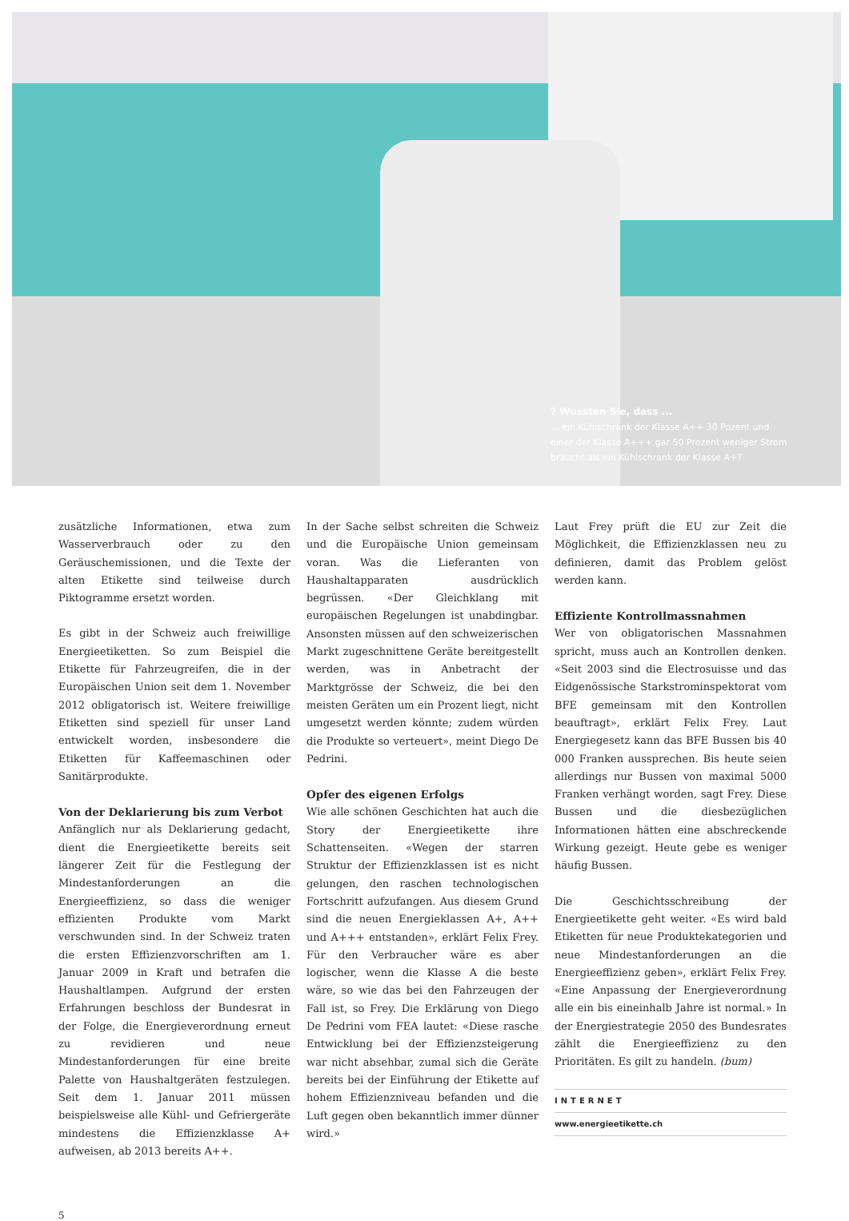? Wussten Sie, dass ...
... ein Kühlschrank der Klasse A++ 30 Pozent und einer der Klasse A+++ gar 50 Prozent weniger Strom braucht als ein Kühlschrank der Klasse A+?
zusätzliche Informationen, etwa zum Wasserverbrauch oder zu den Geräuschemissionen, und die Texte der alten Etikette sind teilweise durch Piktogramme ersetzt worden.
Es gibt in der Schweiz auch freiwillige Energieetiketten. So zum Beispiel die Etikette für Fahrzeugreifen, die in der Europäischen Union seit dem 1. November 2012 obligatorisch ist. Weitere freiwillige Etiketten sind speziell für unser Land entwickelt worden, insbesondere die Etiketten für Kaffeemaschinen oder Sanitärprodukte.
Von der Deklarierung bis zum Verbot
Anfänglich nur als Deklarierung gedacht, dient die Energieetikette bereits seit längerer Zeit für die Festlegung der Mindestanforderungen an die Energieeffizienz, so dass die weniger effizienten Produkte vom Markt verschwunden sind. In der Schweiz traten die ersten Effizienzvorschriften am 1. Januar 2009 in Kraft und betrafen die Haushaltlampen. Aufgrund der ersten Erfahrungen beschloss der Bundesrat in der Folge, die Energieverordnung erneut zu revidieren und neue Mindestanforderungen für eine breite Palette von Haushaltgeräten festzulegen. Seit dem 1. Januar 2011 müssen beispielsweise alle Kühl- und Gefriergeräte mindestens die Effizienzklasse A+ aufweisen, ab 2013 bereits A++.
In der Sache selbst schreiten die Schweiz und die Europäische Union gemeinsam voran. Was die Lieferanten von Haushaltapparaten ausdrücklich begrüssen. «Der Gleichklang mit europäischen Regelungen ist unabdingbar. Ansonsten müssen auf den schweizerischen Markt zugeschnittene Geräte bereitgestellt werden, was in Anbetracht der Marktgrösse der Schweiz, die bei den meisten Geräten um ein Prozent liegt, nicht umgesetzt werden könnte; zudem würden die Produkte so verteuert», meint Diego De Pedrini.
Opfer des eigenen Erfolgs
Wie alle schönen Geschichten hat auch die Story der Energieetikette ihre Schattenseiten. «Wegen der starren Struktur der Effizienzklassen ist es nicht gelungen, den raschen technologischen Fortschritt aufzufangen. Aus diesem Grund sind die neuen Energieklassen A+, A++ und A+++ entstanden», erklärt Felix Frey. Für den Verbraucher wäre es aber logischer, wenn die Klasse A die beste wäre, so wie das bei den Fahrzeugen der Fall ist, so Frey. Die Erklärung von Diego De Pedrini vom FEA lautet: «Diese rasche Entwicklung bei der Effizienzsteigerung war nicht absehbar, zumal sich die Geräte bereits bei der Einführung der Etikette auf hohem Effizienzniveau befanden und die Luft gegen oben bekanntlich immer dünner wird.»
Laut Frey prüft die EU zur Zeit die Möglichkeit, die Effizienzklassen neu zu definieren, damit das Problem gelöst werden kann.
Effiziente Kontrollmassnahmen
Wer von obligatorischen Massnahmen spricht, muss auch an Kontrollen denken. «Seit 2003 sind die Electrosuisse und das Eidgenössische Starkstrominspektorat vom BFE gemeinsam mit den Kontrollen beauftragt», erklärt Felix Frey. Laut Energiegesetz kann das BFE Bussen bis 40 000 Franken aussprechen. Bis heute seien allerdings nur Bussen von maximal 5000 Franken verhängt worden, sagt Frey. Diese Bussen und die diesbezüglichen Informationen hätten eine abschreckende Wirkung gezeigt. Heute gebe es weniger häufig Bussen.
Die Geschichtsschreibung der Energieetikette geht weiter. «Es wird bald Etiketten für neue Produktekategorien und neue Mindestanforderungen an die Energieeffizienz geben», erklärt Felix Frey. «Eine Anpassung der Energieverordnung alle ein bis eineinhalb Jahre ist normal.» In der Energiestrategie 2050 des Bundesrates zählt die Energieeffizienz zu den Prioritäten. Es gilt zu handeln. (bum)
INTERNET
www.energieetikette.ch
5